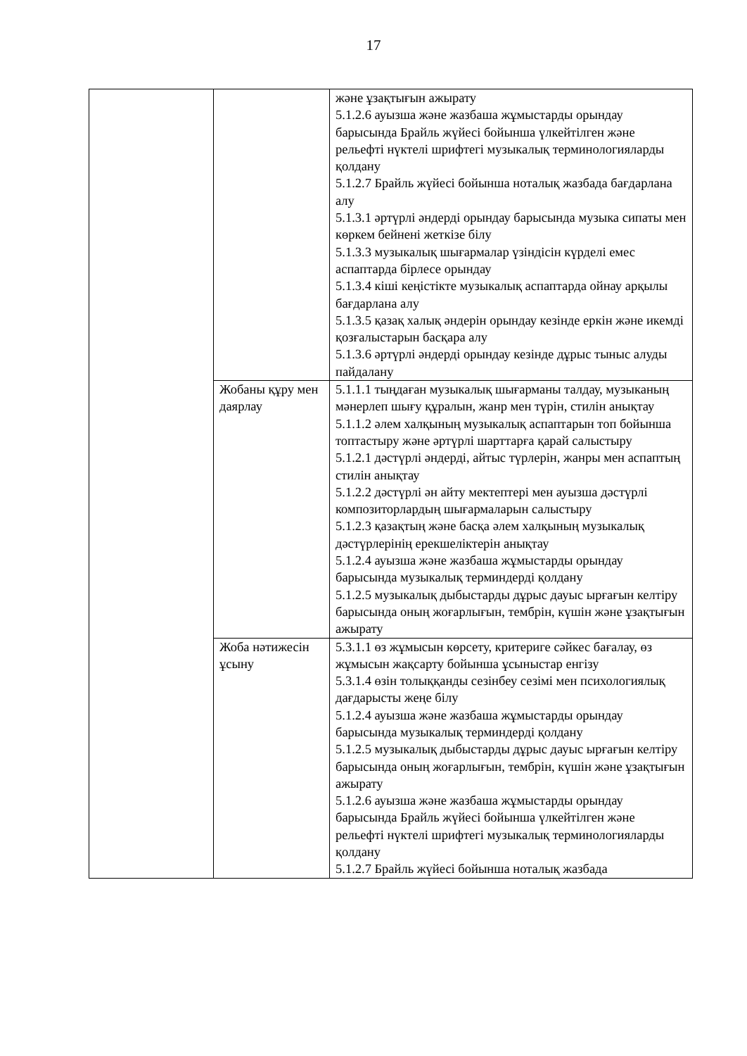17
| | | және ұзақтығын ажырату 5.1.2.6 ауызша және жазбаша жұмыстарды орындау барысында Брайль жүйесі бойынша үлкейтілген және рельефті нүктелі шрифтегі музыкалық терминологияларды қолдану 5.1.2.7 Брайль жүйесі бойынша ноталық жазбада бағдарлана алу 5.1.3.1 әртүрлі әндерді орындау барысында музыка сипаты мен көркем бейнені жеткізе білу 5.1.3.3 музыкалық шығармалар үзіндісін күрделі емес аспаптарда бірлесе орындау 5.1.3.4 кіші кеңістікте музыкалық аспаптарда ойнау арқылы бағдарлана алу 5.1.3.5 қазақ халық әндерін орындау кезінде еркін және икемді қозғалыстарын басқара алу 5.1.3.6 әртүрлі әндерді орындау кезінде дұрыс тыныс алуды пайдалану |
| | Жобаны құру мен даярлау | 5.1.1.1 тыңдаған музыкалық шығарманы талдау, музыканың мәнерлеп шығу құралын, жанр мен түрін, стилін анықтау 5.1.1.2 әлем халқының музыкалық аспаптарын топ бойынша топтастыру және әртүрлі шарттарға қарай салыстыру 5.1.2.1 дәстүрлі әндерді, айтыс түрлерін, жанры мен аспаптың стилін анықтау 5.1.2.2 дәстүрлі ән айту мектептері мен ауызша дәстүрлі композиторлардың шығармаларын салыстыру 5.1.2.3 қазақтың және басқа әлем халқының музыкалық дәстүрлерінің ерекшеліктерін анықтау 5.1.2.4 ауызша және жазбаша жұмыстарды орындау барысында музыкалық терминдерді қолдану 5.1.2.5 музыкалық дыбыстарды дұрыс дауыс ырғағын келтіру барысында оның жоғарлығын, тембрін, күшін және ұзақтығын ажырату |
| | Жоба нәтижесін ұсыну | 5.3.1.1 өз жұмысын көрсету, критериге сәйкес бағалау, өз жұмысын жақсарту бойынша ұсыныстар енгізу 5.3.1.4 өзін толыққанды сезінбеу сезімі мен психологиялық дағдарысты жеңе білу 5.1.2.4 ауызша және жазбаша жұмыстарды орындау барысында музыкалық терминдерді қолдану 5.1.2.5 музыкалық дыбыстарды дұрыс дауыс ырғағын келтіру барысында оның жоғарлығын, тембрін, күшін және ұзақтығын ажырату 5.1.2.6 ауызша және жазбаша жұмыстарды орындау барысында Брайль жүйесі бойынша үлкейтілген және рельефті нүктелі шрифтегі музыкалық терминологияларды қолдану 5.1.2.7 Брайль жүйесі бойынша ноталық жазбада |